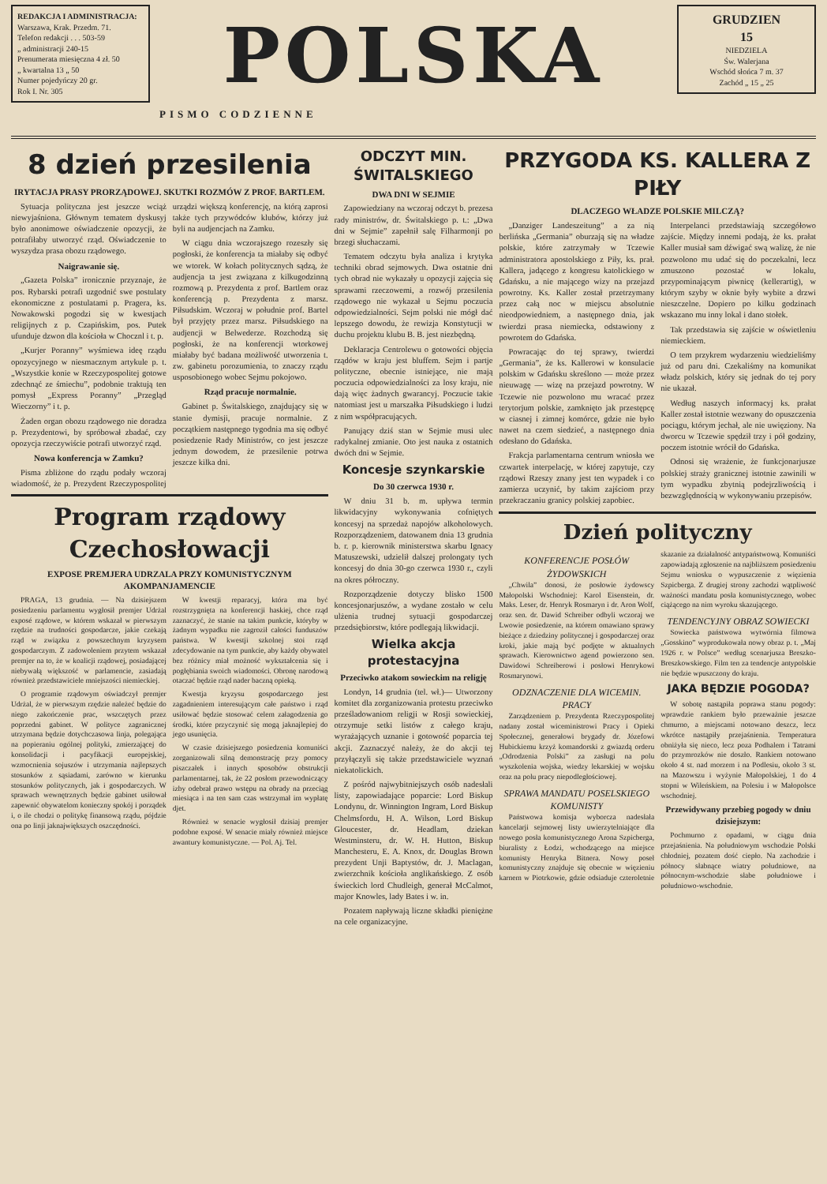REDAKCJA I ADMINISTRACJA:
Warszawa, Krak. Przedm. 71.
Telefon redakcji . . . 503-59
„ administracji 240-15
Prenumerata miesięczna 4 zł. 50
„ kwartalna 13 „ 50
Numer pojedyńczy 20 gr.
Rok I. Nr. 305
POLSKA
PISMO CODZIENNE
GRUDZIEN
15
NIEDZIELA
Św. Walerjana
Wschód słońca 7 m. 37
Zachód „ 15 „ 25
8 dzień przesilenia
IRYTACJA PRASY PRORZĄDOWEJ. SKUTKI ROZMÓW Z PROF. BARTLEM.
Sytuacja polityczna jest jeszcze wciąż niewyjaśniona. Głównym tematem dyskusyj było anonimowe oświadczenie opozycji, że potrafiłaby utworzyć rząd. Oświadczenie to wyszydza prasa obozu rządowego.
Naigrawanie się.
„Gazeta Polska” ironicznie przyznaje, że pos. Rybarski potrafi uzgodnić swe postulaty ekonomiczne z postulatami p. Pragera, ks. Nowakowski pogodzi się w kwestjach religijnych z p. Czapińskim, pos. Putek ufunduje dzwon dla kościoła w Chocznl i t. p.
„Kurjer Poranny” wyśmiewa ideę rządu opozycyjnego w niesmacznym artykule p. t. „Wszystkie konie w Rzeczypospolitej gotowe zdechnąć ze śmiechu”, podobnie traktują ten pomysł „Express Poranny” „Przegląd Wieczorny” i t. p.
Żaden organ obozu rządowego nie doradza p. Prezydentowi, by spróbował zbadać, czy opozycja rzeczywiście potrafi utworzyć rząd.
Nowa konferencja w Zamku?
Pisma zbliżone do rządu podały wczoraj wiadomość, że p. Prezydent Rzeczypospolitej urządzi większą konferencję, na którą zaprosi także tych przywódców klubów, którzy już byli na audjencjach na Zamku.
W ciągu dnia wczorajszego rozeszły się pogłoski, że konferencja ta miałaby się odbyć we wtorek. W kołach politycznych sądzą, że audjencja ta jest związana z kilkugodzinną rozmową p. Prezydenta z prof. Bartlem oraz konferencją p. Prezydenta z marsz. Piłsudskim. Wczoraj w południe prof. Bartel był przyjęty przez marsz. Piłsudskiego na audjencji w Belwederze. Rozchodzą się pogłoski, że na konferencji wtorkowej miałaby być badana możliwość utworzenia t. zw. gabinetu porozumienia, to znaczy rządu usposobionego wobec Sejmu pokojowo.
Rząd pracuje normalnie.
Gabinet p. Świtalskiego, znajdujący się w stanie dymisji, pracuje normalnie. Z początkiem następnego tygodnia ma się odbyć posiedzenie Rady Ministrów, co jest jeszcze jednym dowodem, że przesilenie potrwa jeszcze kilka dni.
Program rządowy Czechosłowacji
EXPOSE PREMJERA UDRZALA PRZY KOMUNISTYCZNYM AKOMPANJAMENCIE
PRAGA, 13 grudnia. — Na dzisiejszem posiedzeniu parlamentu wygłosił premjer Udrżal exposé rządowe, w którem wskazał w pierwszym rzędzie na trudności gospodarcze, jakie czekają rząd w związku z powszechnym kryzysem gospodarczym. Z zadowoleniem przytem wskazał premjer na to, że w koalicji rządowej, posiadającej niebywałą większość w parlamencie, zasiadają również przedstawiciele mniejszości niemieckiej.
O programie rządowym oświadczył premjer Udrżal, że w pierwszym rzędzie należeć będzie do niego zakończenie prac, wszczętych przez poprzedni gabinet. W polityce zagranicznej utrzymana będzie dotychczasowa linja, polegająca na popieraniu ogólnej polityki, zmierzającej do konsolidacji i pacyfikacji europejskiej, wzmocnienia sojuszów i utrzymania najlepszych stosunków z sąsiadami, zarówno w kierunku stosunków politycznych, jak i gospodarczych. W sprawach wewnętrznych będzie gabinet usiłował zapewnić obywatelom konieczny spokój i porządek i, o ile chodzi o politykę finansową rządu, pójdzie ona po linji jaknajwiększych oszczędności.
W kwestji reparacyj, która ma być rozstrzygnięta na konferencji haskiej, chce rząd zaznaczyć, że stanie na takim punkcie, któryby w żadnym wypadku nie zagroził całości funduszów państwa. W kwestji szkolnej stoi rząd zdecydowanie na tym punkcie, aby każdy obywatel bez różnicy miał możność wykształcenia się i pogłębiania swoich wiadomości. Obronę narodową otaczać będzie rząd nader baczną opieką.
Kwestja kryzysu gospodarczego jest zagadnieniem interesującym całe państwo i rząd usiłować będzie stosować celem załagodzenia go środki, które przyczynić się mogą jaknajlepiej do jego usunięcia.
W czasie dzisiejszego posiedzenia komuniści zorganizowali silną demonstrację przy pomocy piszczałek i innych sposobów obstrukcji parlamentarnej, tak, że 22 posłom przewodniczący izby odebrał prawo wstępu na obrady na przeciąg miesiąca i na ten sam czas wstrzymał im wypłatę djet.
Również w senacie wygłosił dzisiaj premjer podobne exposé. W senacie miały również miejsce awantury komunistyczne. — Pol. Aj. Tel.
ODCZYT MIN. ŚWITALSKIEGO
DWA DNI W SEJMIE
Zapowiedziany na wczoraj odczyt b. prezesa rady ministrów, dr. Świtalskiego p. t.: „Dwa dni w Sejmie” zapełnił salę Filharmonji po brzegi słuchaczami.
Tematem odczytu była analiza i krytyka techniki obrad sejmowych. Dwa ostatnie dni tych obrad nie wykazały u opozycji zajęcia się sprawami rzeczowemi, a rozwój przesilenia rządowego nie wykazał u Sejmu poczucia odpowiedzialności. Sejm polski nie mógł dać lepszego dowodu, że rewizja Konstytucji w duchu projektu klubu B. B. jest niezbędną.
Deklaracja Centrolewu o gotowości objęcia rządów w kraju jest bluffem. Sejm i partje polityczne, obecnie istniejące, nie mają poczucia odpowiedzialności za losy kraju, nie dają więc żadnych gwarancyj. Poczucie takie natomiast jest u marszałka Piłsudskiego i ludzi z nim współpracujących.
Panujący dziś stan w Sejmie musi ulec radykalnej zmianie. Oto jest nauka z ostatnich dwóch dni w Sejmie.
Koncesje szynkarskie
Do 30 czerwca 1930 r.
W dniu 31 b. m. upływa termin likwidacyjny wykonywania cofniętych koncesyj na sprzedaż napojów alkoholowych. Rozporządzeniem, datowanem dnia 13 grudnia b. r. p. kierownik ministerstwa skarbu Ignacy Matuszewski, udzielił dalszej prolongaty tych koncesyj do dnia 30-go czerwca 1930 r., czyli na okres półroczny.
Rozporządzenie dotyczy blisko 1500 koncesjonarjuszów, a wydane zostało w celu ulżenia trudnej sytuacji gospodarczej przedsiębiorstw, które podlegają likwidacji.
Wielka akcja protestacyjna
Przeciwko atakom sowieckim na religję
Londyn, 14 grudnia (tel. wł.)— Utworzony komitet dla zorganizowania protestu przeciwko prześladowaniom religji w Rosji sowieckiej, otrzymuje setki listów z całego kraju, wyrażających uznanie i gotowość poparcia tej akcji. Zaznaczyć należy, że do akcji tej przyłączyli się także przedstawiciele wyznań niekatolickich.
Z pośród najwybitniejszych osób nadesłali listy, zapowiadające poparcie: Lord Biskup Londynu, dr. Winnington Ingram, Lord Biskup Chelmsfordu, H. A. Wilson, Lord Biskup Gloucester, dr. Headlam, dziekan Westminsteru, dr. W. H. Hutton, Biskup Manchesteru, E. A. Knox, dr. Douglas Brown prezydent Unji Baptystów, dr. J. Maclagan, zwierzchnik kościoła anglikańskiego. Z osób świeckich lord Chudleigh, generał McCalmot, major Knowles, lady Bates i w. in.
Pozatem napływają liczne składki pieniężne na cele organizacyjne.
PRZYGODA KS. KALLERA Z PIŁY
DLACZEGO WŁADZE POLSKIE MILCZĄ?
„Danziger Landeszeitung” a za nią berlińska „Germania” oburzają się na władze polskie, które zatrzymały w Tczewie administratora apostolskiego z Piły, ks. prał. Kallera, jadącego z kongresu katolickiego w Gdańsku, a nie mającego wizy na przejazd powrotny. Ks. Kaller został przetrzymany przez całą noc w miejscu absolutnie nieodpowiedniem, a następnego dnia, jak twierdzi prasa niemiecka, odstawiony z powrotem do Gdańska.
Powracając do tej sprawy, twierdzi „Germania”, że ks. Kallerowi w konsulacie polskim w Gdańsku skreślono — może przez nieuwagę — wizę na przejazd powrotny. W Tczewie nie pozwolono mu wracać przez terytorjum polskie, zamknięto jak przestępcę w ciasnej i zimnej komórce, gdzie nie było nawet na czem siedzieć, a następnego dnia odesłano do Gdańska.
Frakcja parlamentarna centrum wniosła we czwartek interpelację, w której zapytuje, czy rządowi Rzeszy znany jest ten wypadek i co zamierza uczynić, by takim zajściom przy przekraczaniu granicy polskiej zapobiec.
Interpelanci przedstawiają szczegółowo zajście. Między innemi podają, że ks. prałat Kaller musiał sam dźwigać swą walizę, że nie pozwolono mu udać się do poczekalni, lecz zmuszono pozostać w lokalu, przypominającym piwnicę (kellerartig), w którym szyby w oknie były wybite a drzwi nieszczelne. Dopiero po kilku godzinach wskazano mu inny lokal i dano stołek.
Tak przedstawia się zajście w oświetleniu niemieckiem.
O tem przykrem wydarzeniu wiedzieliśmy już od paru dni. Czekaliśmy na komunikat władz polskich, który się jednak do tej pory nie ukazał.
Według naszych informacyj ks. prałat Kaller został istotnie wezwany do opuszczenia pociągu, którym jechał, ale nie uwięziony. Na dworcu w Tczewie spędził trzy i pół godziny, poczem istotnie wrócił do Gdańska.
Odnosi się wrażenie, że funkcjonarjusze polskiej straży granicznej istotnie zawinili w tym wypadku zbytnią podejrzliwością i bezwzględnością w wykonywaniu przepisów.
Dzień polityczny
KONFERENCJE POSŁÓW ŻYDOWSKICH
„Chwila” donosi, że posłowie żydowscy Małopolski Wschodniej: Karol Eisenstein, dr. Maks. Leser, dr. Henryk Rosmaryn i dr. Aron Wolf, oraz sen. dr. Dawid Schreiber odbyli wczoraj we Lwowie posiedzenie, na którem omawiano sprawy bieżące z dziedziny politycznej i gospodarczej oraz kroki, jakie mają być podjęte w aktualnych sprawach. Kierownictwo agend powierzono sen. Dawidowi Schreiberowi i posłowi Henrykowi Rosmarynowi.
ODZNACZENIE DLA WICEMIN. PRACY
Zarządzeniem p. Prezydenta Rzeczypospolitej nadany został wiceministrowi Pracy i Opieki Społecznej, generałowi brygady dr. Józefowi Hubickiemu krzyż komandorski z gwiazdą orderu „Odrodzenia Polski” za zasługi na polu wyszkolenia wojska, wiedzy lekarskiej w wojsku oraz na polu pracy niepodległościowej.
SPRAWA MANDATU POSELSKIEGO KOMUNISTY
Państwowa komisja wyborcza nadesłała kancelarji sejmowej listy uwierzytelniające dla nowego posła komunistycznego Arona Szpicberga, biuralisty z Łodzi, wchodzącego na miejsce komunisty Henryka Bitnera. Nowy poseł komunistyczny znajduje się obecnie w więzieniu karnem w Piotrkowie, gdzie odsiaduje czteroletnie skazanie za działalność antypaństwową. Komuniści zapowiadają zgłoszenie na najbliższem posiedzeniu Sejmu wniosku o wypuszczenie z więzienia Szpicberga. Z drugiej strony zachodzi wątpliwość ważności mandatu posła komunistycznego, wobec ciążącego na nim wyroku skazującego.
TENDENCYJNY OBRAZ SOWIECKI
Sowiecka państwowa wytwórnia filmowa „Gosskino” wyprodukowała nowy obraz p. t. „Maj 1926 r. w Polsce” według scenarjusza Breszko-Breszkowskiego. Film ten za tendencje antypolskie nie będzie wpuszczony do kraju.
JAKA BĘDZIE POGODA?
W sobotę nastąpiła poprawa stanu pogody: wprawdzie rankiem było przeważnie jeszcze chmurno, a miejscami notowano deszcz, lecz wkrótce nastąpiły przejaśnienia. Temperatura obniżyła się nieco, lecz poza Podhalem i Tatrami do przymrozków nie doszło. Rankiem notowano około 4 st. nad morzem i na Podlesiu, około 3 st. na Mazowszu i wyżynie Małopolskiej, 1 do 4 stopni w Wileńskiem, na Polesiu i w Małopolsce wschodniej.
Przewidywany przebieg pogody w dniu dzisiejszym:
Pochmurno z opadami, w ciągu dnia przejaśnienia. Na południowym wschodzie Polski chłodniej, pozatem dość ciepło. Na zachodzie i północy słabnące wiatry południowe, na północnym-wschodzie słabe południowe i południowo-wschodnie.